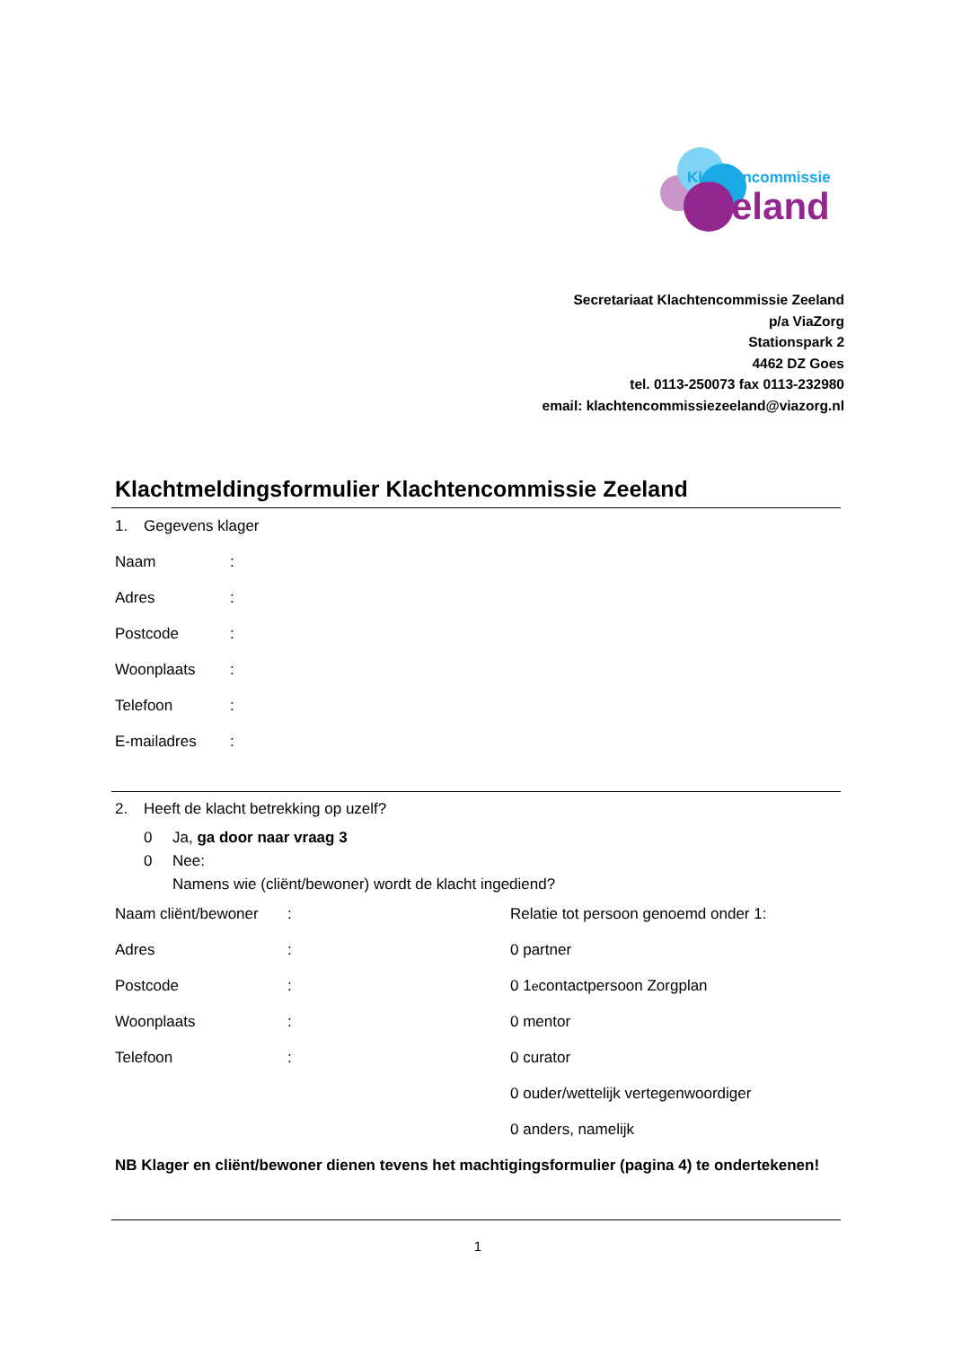Klachtencommissie
Zeeland
Secretariaat Klachtencommissie Zeeland
p/a ViaZorg
Stationspark 2
4462 DZ Goes
tel. 0113-250073 fax 0113-232980
email: klachtencommissiezeeland@viazorg.nl
Klachtmeldingsformulier Klachtencommissie Zeeland
1. Gegevens klager
Naam:
Adres:
Postcode:
Woonplaats:
Telefoon:
E-mailadres:
2. Heeft de klacht betrekking op uzelf?
0 Ja, ga door naar vraag 3
0 Nee:
Namens wie (cliënt/bewoner) wordt de klacht ingediend?
Naam cliënt/bewoner:
Relatie tot persoon genoemd onder 1:
Adres:
0 partner
Postcode:
0 1<sup>e</sup> contactpersoon Zorgplan
Woonplaats:
0 mentor
Telefoon:
0 curator
0 ouder/wettelijk vertegenwoordiger
0 anders, namelijk
NB Klager en cliënt/bewoner dienen tevens het machtigingsformulier (pagina 4) te ondertekenen!
1